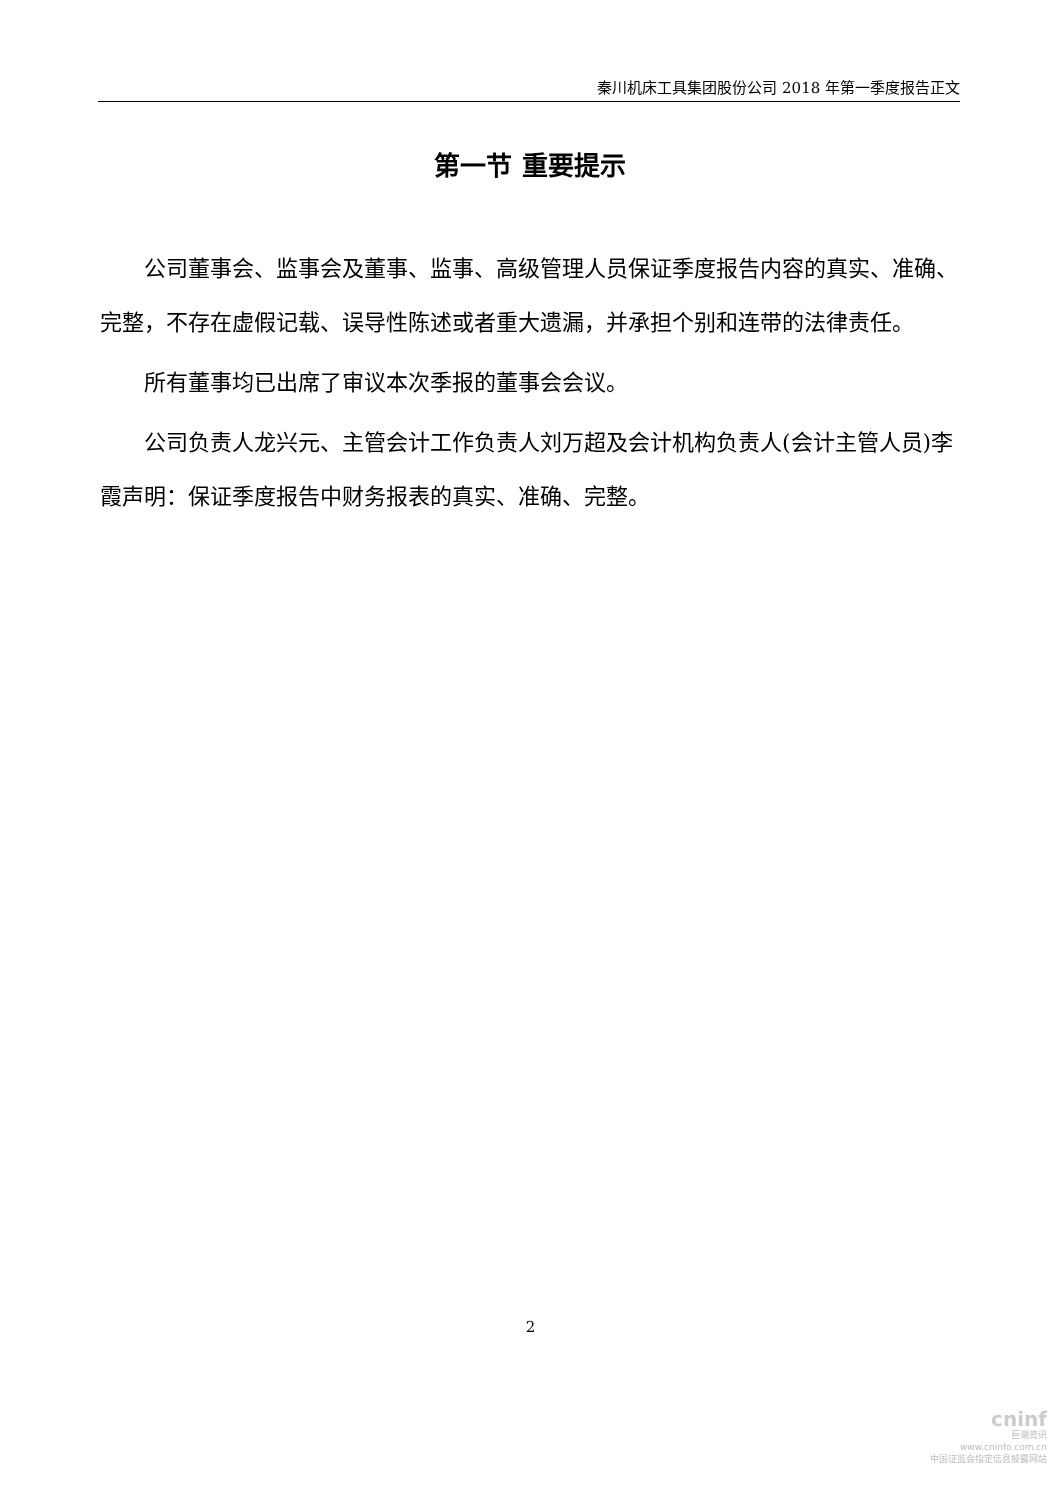秦川机床工具集团股份公司 2018 年第一季度报告正文
第一节 重要提示
公司董事会、监事会及董事、监事、高级管理人员保证季度报告内容的真实、准确、完整，不存在虚假记载、误导性陈述或者重大遗漏，并承担个别和连带的法律责任。
所有董事均已出席了审议本次季报的董事会会议。
公司负责人龙兴元、主管会计工作负责人刘万超及会计机构负责人(会计主管人员)李霞声明：保证季度报告中财务报表的真实、准确、完整。
2
cninf
巨潮资讯
www.cninfo.com.cn
中国证监会指定信息披露网站